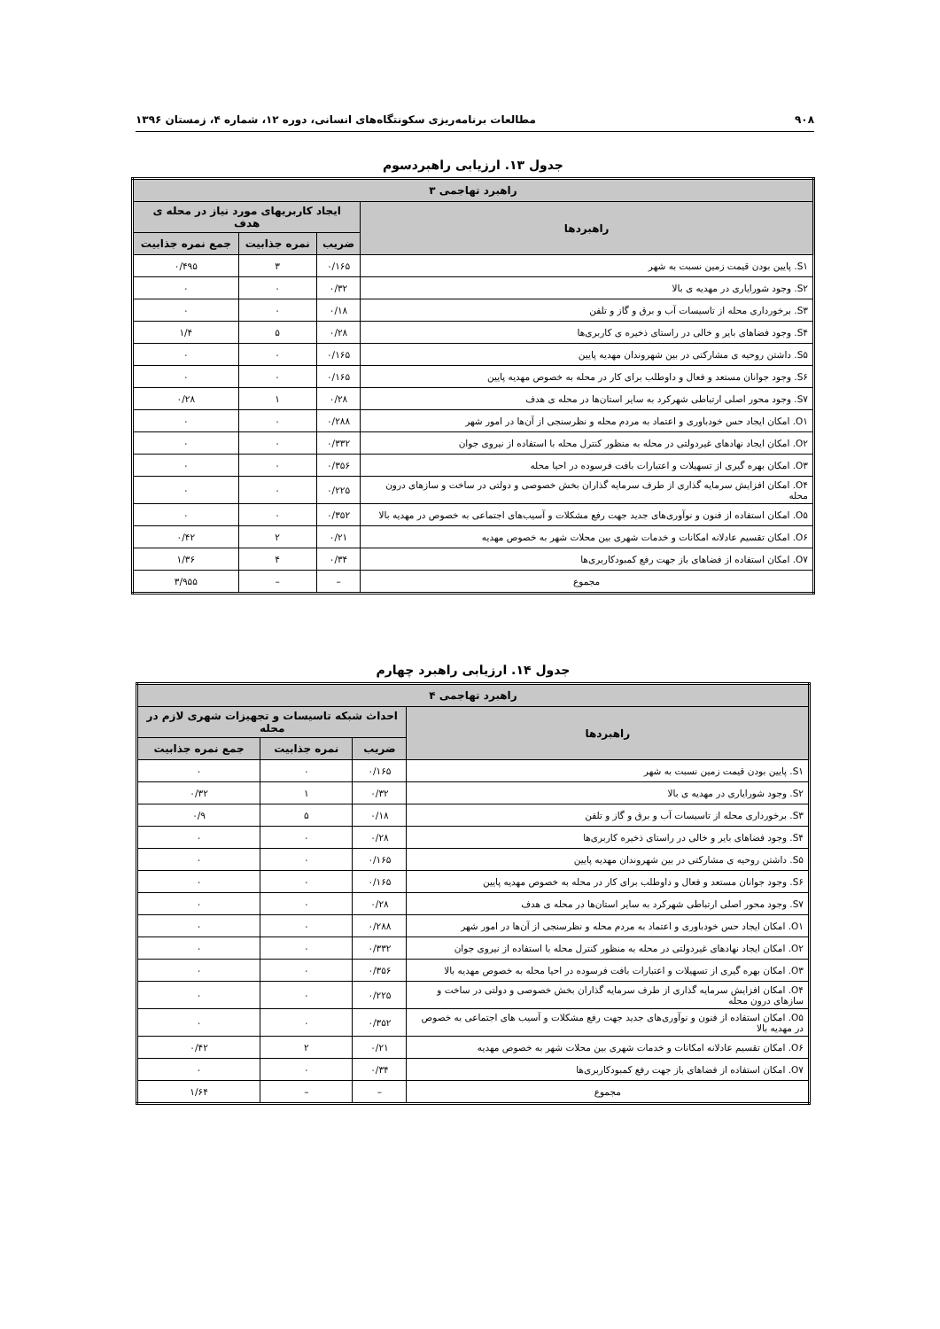۹۰۸ مطالعات برنامه‌ریزی سکونتگاه‌های انسانی، دوره ۱۲، شماره ۴، زمستان ۱۳۹۶
جدول ۱۳. ارزیابی راهبردسوم
| راهبرد تهاجمی ۳ | | | |
| --- | --- | --- | --- |
| راهبردها | ایجاد کاربریهای مورد نیاز در محله ی هدف | | |
| | ضریب | نمره جذابیت | جمع نمره جذابیت |
| S۱. پایین بودن قیمت زمین نسبت به شهر | ۰/۱۶۵ | ۳ | ۰/۴۹۵ |
| S۲. وجود شورایاری در مهدیه ی بالا | ۰/۳۲ | ۰ | ۰ |
| S۳. برخورداری محله از تاسیسات آب و برق و گاز و تلفن | ۰/۱۸ | ۰ | ۰ |
| S۴. وجود فضاهای بایر و خالی در راستای ذخیره ی کاربری‌ها | ۰/۲۸ | ۵ | ۱/۴ |
| S۵. داشتن روحیه ی مشارکتی در بین شهروندان مهدیه پایین | ۰/۱۶۵ | ۰ | ۰ |
| S۶. وجود جوانان مستعد و فعال و داوطلب برای کار در محله به خصوص مهدیه پایین | ۰/۱۶۵ | ۰ | ۰ |
| S۷. وجود محور اصلی ارتباطی شهرکرد به سایر استان‌ها در محله ی هدف | ۰/۲۸ | ۱ | ۰/۲۸ |
| O۱. امکان ایجاد حس خودباوری و اعتماد به مردم محله و نظرسنجی از آن‌ها در امور شهر | ۰/۲۸۸ | ۰ | ۰ |
| O۲. امکان ایجاد نهادهای غیردولتی در محله به منظور کنترل محله با استفاده از نیروی جوان | ۰/۳۳۲ | ۰ | ۰ |
| O۳. امکان بهره گیری از تسهیلات و اعتبارات بافت فرسوده در احیا محله | ۰/۳۵۶ | ۰ | ۰ |
| O۴. امکان افزایش سرمایه گذاری از طرف سرمایه گذاران بخش خصوصی و دولتی در ساخت و سازهای درون محله | ۰/۲۲۵ | ۰ | ۰ |
| O۵. امکان استفاده از فنون و نوآوری‌های جدید جهت رفع مشکلات و آسیب‌های اجتماعی به خصوص در مهدیه بالا | ۰/۳۵۲ | ۰ | ۰ |
| O۶. امکان تقسیم عادلانه امکانات و خدمات شهری بین محلات شهر به خصوص مهدیه | ۰/۲۱ | ۲ | ۰/۴۲ |
| O۷. امکان استفاده از فضاهای باز جهت رفع کمبودکاربری‌ها | ۰/۳۴ | ۴ | ۱/۳۶ |
| مجموع | – | – | ۳/۹۵۵ |
جدول ۱۴. ارزیابی راهبرد چهارم
| راهبرد تهاجمی ۴ | | | |
| --- | --- | --- | --- |
| راهبردها | احداث شبکه تاسیسات و تجهیزات شهری لازم در محله | | |
| | ضریب | نمره جذابیت | جمع نمره جذابیت |
| S۱. پایین بودن قیمت زمین نسبت به شهر | ۰/۱۶۵ | ۰ | ۰ |
| S۲. وجود شورایاری در مهدیه ی بالا | ۰/۳۲ | ۱ | ۰/۳۲ |
| S۳. برخورداری محله از تاسیسات آب و برق و گاز و تلفن | ۰/۱۸ | ۵ | ۰/۹ |
| S۴. وجود فضاهای بایر و خالی در راستای ذخیره کاربری‌ها | ۰/۲۸ | ۰ | ۰ |
| S۵. داشتن روحیه ی مشارکتی در بین شهروندان مهدیه پایین | ۰/۱۶۵ | ۰ | ۰ |
| S۶. وجود جوانان مستعد و فعال و داوطلب برای کار در محله به خصوص مهدیه پایین | ۰/۱۶۵ | ۰ | ۰ |
| S۷. وجود محور اصلی ارتباطی شهرکرد به سایر استان‌ها در محله ی هدف | ۰/۲۸ | ۰ | ۰ |
| O۱. امکان ایجاد حس خودباوری و اعتماد به مردم محله و نظرسنجی از آن‌ها در امور شهر | ۰/۲۸۸ | ۰ | ۰ |
| O۲. امکان ایجاد نهادهای غیردولتی در محله به منظور کنترل محله با استفاده از نیروی جوان | ۰/۳۳۲ | ۰ | ۰ |
| O۳. امکان بهره گیری از تسهیلات و اعتبارات بافت فرسوده در احیا محله به خصوص مهدیه بالا | ۰/۳۵۶ | ۰ | ۰ |
| O۴. امکان افزایش سرمایه گذاری از طرف سرمایه گذاران بخش خصوصی و دولتی در ساخت و سازهای درون محله | ۰/۲۲۵ | ۰ | ۰ |
| O۵. امکان استفاده از فنون و نوآوری‌های جدید جهت رفع مشکلات و آسیب های اجتماعی به خصوص در مهدیه بالا | ۰/۳۵۲ | ۰ | ۰ |
| O۶. امکان تقسیم عادلانه امکانات و خدمات شهری بین محلات شهر به خصوص مهدیه | ۰/۲۱ | ۲ | ۰/۴۲ |
| O۷. امکان استفاده از فضاهای باز جهت رفع کمبودکاربری‌ها | ۰/۳۴ | ۰ | ۰ |
| مجموع | – | – | ۱/۶۴ |